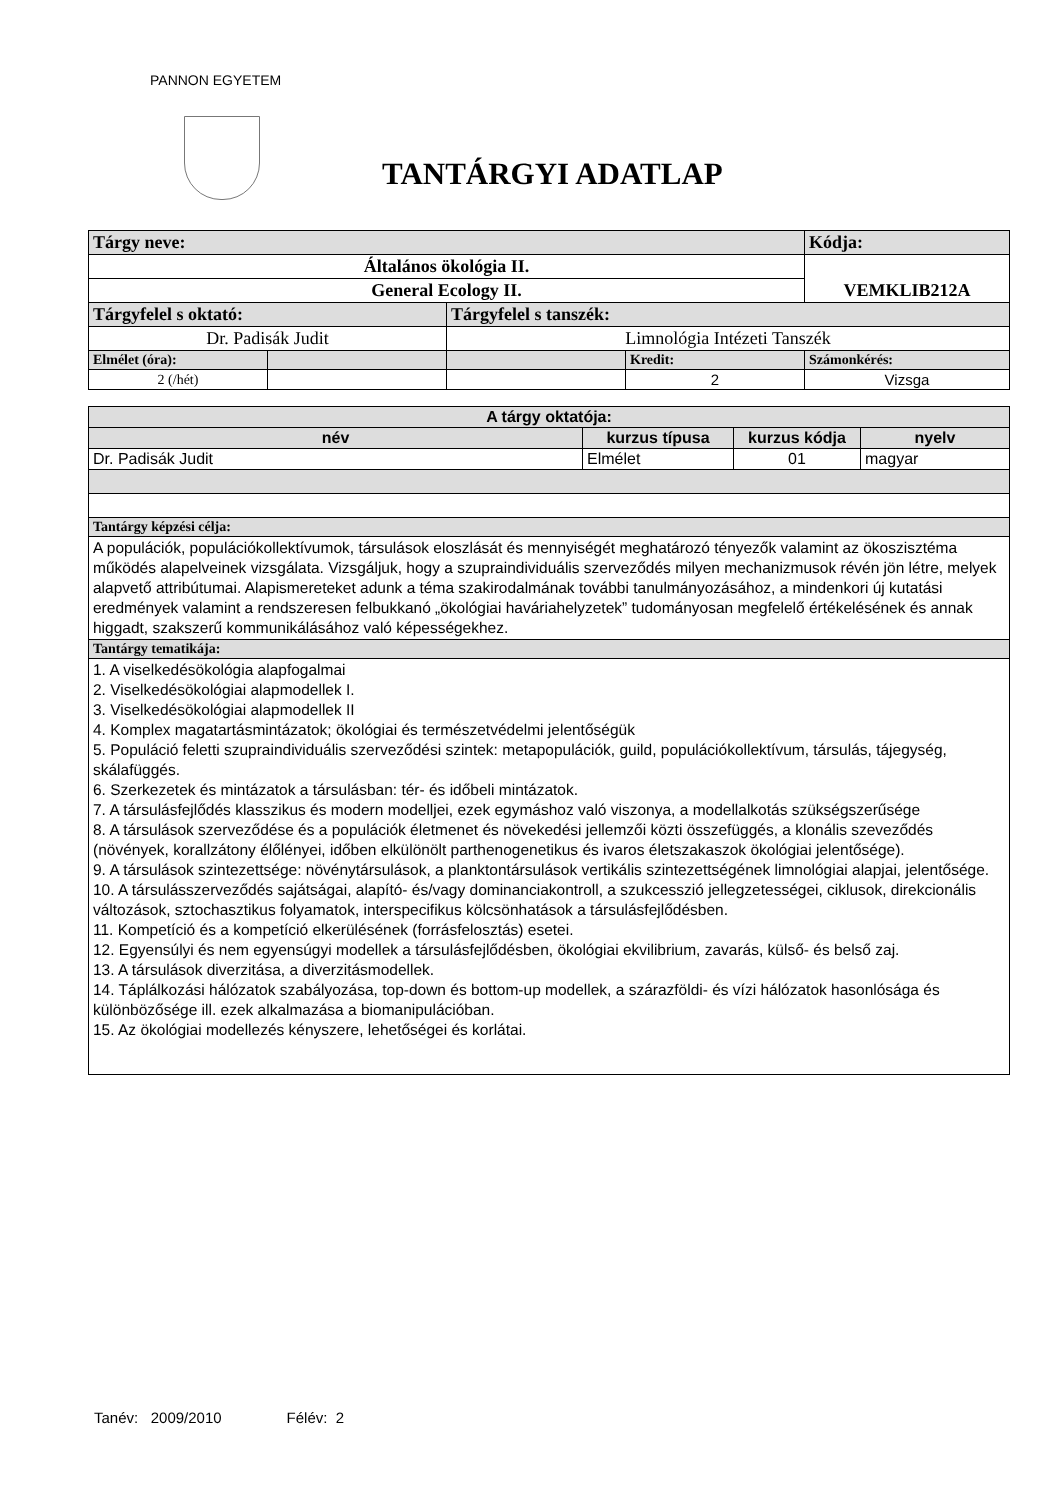PANNON EGYETEM
TANTÁRGYI ADATLAP
| Tárgy neve: | | | | Kódja: |
| Általános ökológia II. | | | | VEMKLIB212A |
| General Ecology II. | | | | |
| Tárgyfelel s oktató: | | Tárgyfelel s tanszék: | | |
| Dr. Padisák Judit | | Limnológia Intézeti Tanszék | | |
| Elmélet (óra): | | | Kredit: | Számonkérés: |
| 2 (/hét) | | | 2 | Vizsga |
| A tárgy oktatója: | | | |
| --- | --- | --- | --- |
| név | kurzus típusa | kurzus kódja | nyelv |
| Dr. Padisák Judit | Elmélet | 01 | magyar |
| Tantárgy képzési célja: | | | |
| A populációk, populációkollektívumok, társulások eloszlását és mennyiségét meghatározó tényezők valamint az ökoszisztéma működés alapelveinek vizsgálata. Vizsgáljuk, hogy a szupraindividuális szerveződés milyen mechanizmusok révén jön létre, melyek alapvető attribútumai. Alapismereteket adunk a téma szakirodalmának további tanulmányozásához, a mindenkori új kutatási eredmények valamint a rendszeresen felbukkanó „ökológiai haváriahelyzetek” tudományosan megfelelő értékelésének és annak higgadt, szakszerű kommunikálásához való képességekhez. | | | |
| Tantárgy tematikája: | | | |
| 1. A viselkedésökológia alapfogalmai 2. Viselkedésökológiai alapmodellek I. 3. Viselkedésökológiai alapmodellek II 4. Komplex magatartásmintázatok; ökológiai és természetvédelmi jelentőségük 5. Populáció feletti szupraindividuális szerveződési szintek: metapopulációk, guild, populációkollektívum, társulás, tájegység, skálafüggés. 6. Szerkezetek és mintázatok a társulásban: tér- és időbeli mintázatok. 7. A társulásfejlődés klasszikus és modern modelljei, ezek egymáshoz való viszonya, a modellalkotás szükségszerűsége 8. A társulások szerveződése és a populációk életmenet és növekedési jellemzői közti összefüggés, a klonális szeveződés (növények, korallzátony élőlényei, időben elkülönölt parthenogenetikus és ivaros életszakaszok ökológiai jelentősége). 9. A társulások szintezettsége: növénytársulások, a planktontársulások vertikális szintezettségének limnológiai alapjai, jelentősége. 10. A társulásszerveződés sajátságai, alapító- és/vagy dominanciakontroll, a szukcesszió jellegzetességei, ciklusok, direkcionális változások, sztochasztikus folyamatok, interspecifikus kölcsönhatások a társulásfejlődésben. 11. Kompetíció és a kompetíció elkerülésének (forrásfelosztás) esetei. 12. Egyensúlyi és nem egyensúgyi modellek a társulásfejlődésben, ökológiai ekvilibrium, zavarás, külső- és belső zaj. 13. A társulások diverzitása, a diverzitásmodellek. 14. Táplálkozási hálózatok szabályozása, top-down és bottom-up modellek, a szárazföldi- és vízi hálózatok hasonlósága és különbözősége ill. ezek alkalmazása a biomanipulációban. 15. Az ökológiai modellezés kényszere, lehetőségei és korlátai. | | | |
Tanév: 2009/2010 Félév: 2